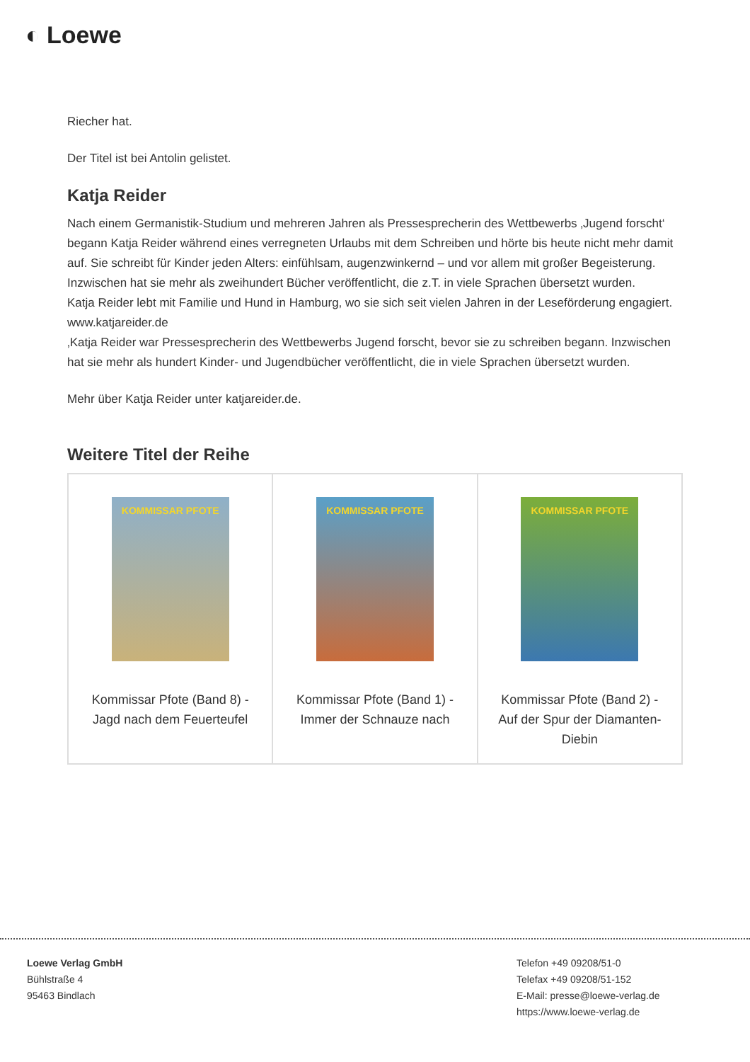◐ Loewe
Riecher hat.
Der Titel ist bei Antolin gelistet.
Katja Reider
Nach einem Germanistik-Studium und mehreren Jahren als Pressesprecherin des Wettbewerbs ‚Jugend forscht‘ begann Katja Reider während eines verregneten Urlaubs mit dem Schreiben und hörte bis heute nicht mehr damit auf. Sie schreibt für Kinder jeden Alters: einfühlsam, augenzwinkernd – und vor allem mit großer Begeisterung. Inzwischen hat sie mehr als zweihundert Bücher veröffentlicht, die z.T. in viele Sprachen übersetzt wurden.
Katja Reider lebt mit Familie und Hund in Hamburg, wo sie sich seit vielen Jahren in der Leseförderung engagiert. www.katjareider.de
‚Katja Reider war Pressesprecherin des Wettbewerbs Jugend forscht, bevor sie zu schreiben begann. Inzwischen hat sie mehr als hundert Kinder- und Jugendbücher veröffentlicht, die in viele Sprachen übersetzt wurden.
Mehr über Katja Reider unter katjareider.de.
Weitere Titel der Reihe
| KOMMISSAR PFOTE Kommissar Pfote (Band 8) - Jagd nach dem Feuerteufel | KOMMISSAR PFOTE Kommissar Pfote (Band 1) - Immer der Schnauze nach | KOMMISSAR PFOTE Kommissar Pfote (Band 2) - Auf der Spur der Diamanten-Diebin |
Loewe Verlag GmbH
Bühlstraße 4
95463 Bindlach
Telefon +49 09208/51-0
Telefax +49 09208/51-152
E-Mail: presse@loewe-verlag.de
https://www.loewe-verlag.de